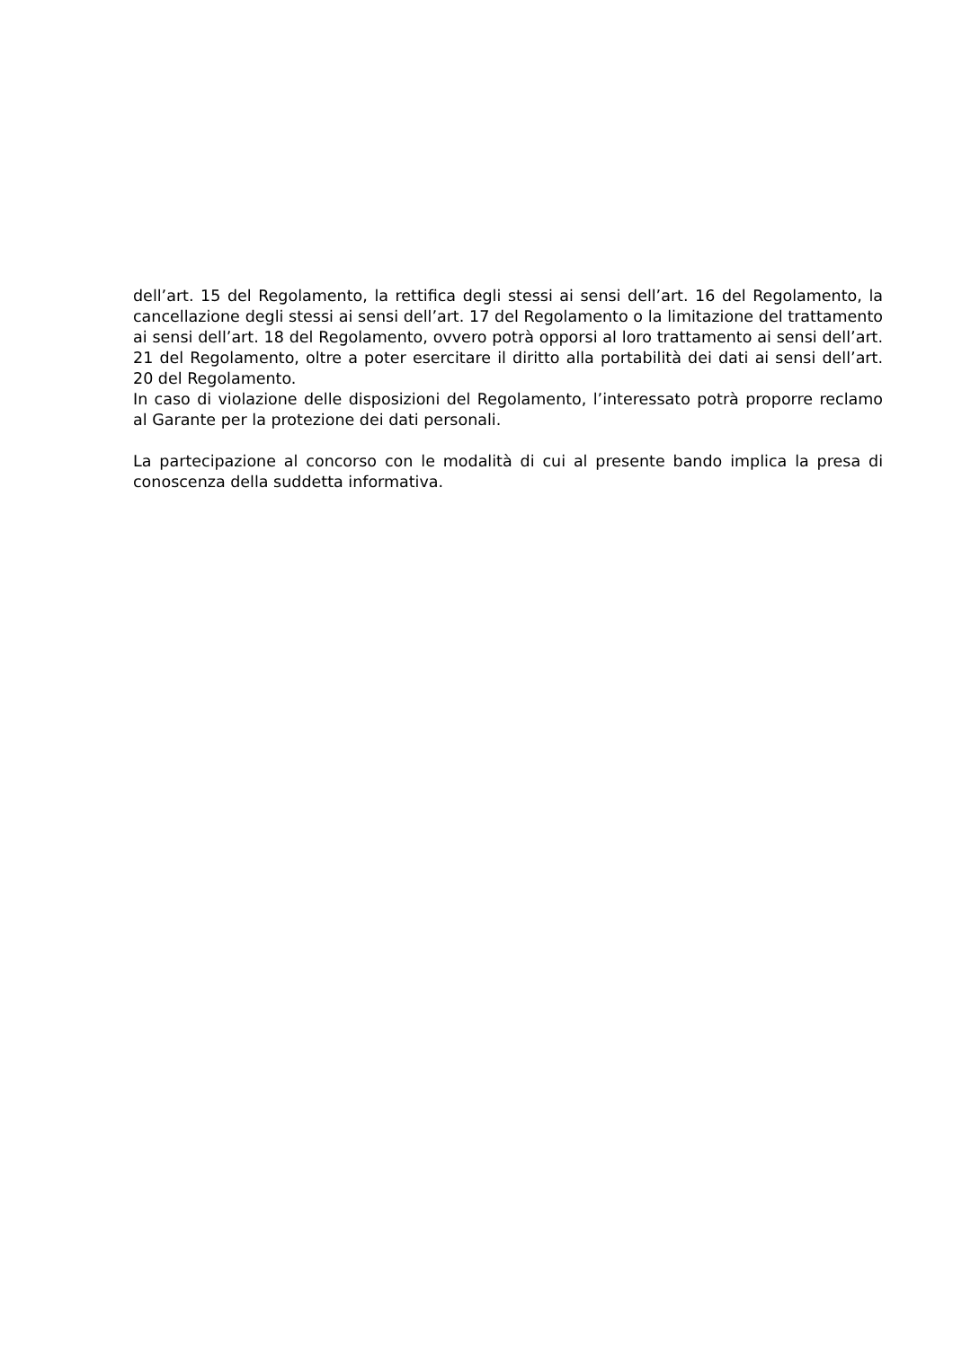dell’art. 15 del Regolamento, la rettifica degli stessi ai sensi dell’art. 16 del Regolamento, la cancellazione degli stessi ai sensi dell’art. 17 del Regolamento o la limitazione del trattamento ai sensi dell’art. 18 del Regolamento, ovvero potrà opporsi al loro trattamento ai sensi dell’art. 21 del Regolamento, oltre a poter esercitare il diritto alla portabilità dei dati ai sensi dell’art. 20 del Regolamento.
In caso di violazione delle disposizioni del Regolamento, l’interessato potrà proporre reclamo al Garante per la protezione dei dati personali.
La partecipazione al concorso con le modalità di cui al presente bando implica la presa di conoscenza della suddetta informativa.